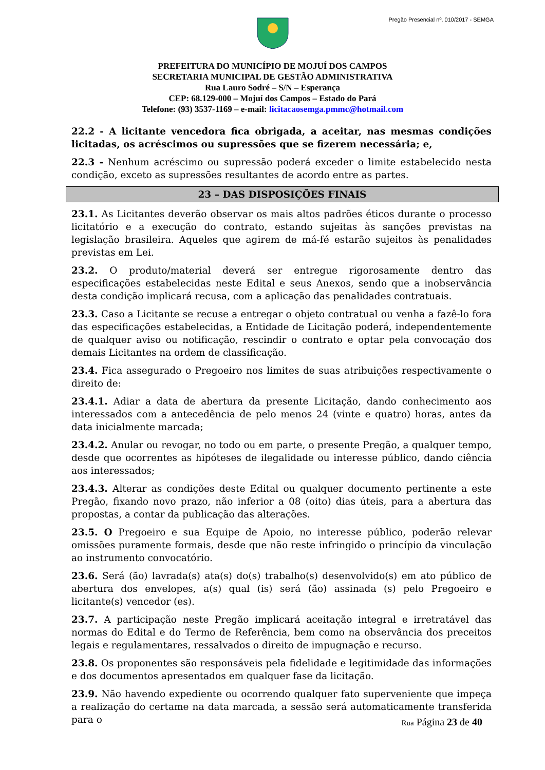Pregão Presencial nº. 010/2017 - SEMGA
PREFEITURA DO MUNICÍPIO DE MOJUÍ DOS CAMPOS
SECRETARIA MUNICIPAL DE GESTÃO ADMINISTRATIVA
Rua Lauro Sodré – S/N – Esperança
CEP: 68.129-000 – Mojuí dos Campos – Estado do Pará
Telefone: (93) 3537-1169 – e-mail: licitacaosemga.pmmc@hotmail.com
22.2 - A licitante vencedora fica obrigada, a aceitar, nas mesmas condições licitadas, os acréscimos ou supressões que se fizerem necessária; e,
22.3 - Nenhum acréscimo ou supressão poderá exceder o limite estabelecido nesta condição, exceto as supressões resultantes de acordo entre as partes.
23 – DAS DISPOSIÇÕES FINAIS
23.1. As Licitantes deverão observar os mais altos padrões éticos durante o processo licitatório e a execução do contrato, estando sujeitas às sanções previstas na legislação brasileira. Aqueles que agirem de má-fé estarão sujeitos às penalidades previstas em Lei.
23.2. O produto/material deverá ser entregue rigorosamente dentro das especificações estabelecidas neste Edital e seus Anexos, sendo que a inobservância desta condição implicará recusa, com a aplicação das penalidades contratuais.
23.3. Caso a Licitante se recuse a entregar o objeto contratual ou venha a fazê-lo fora das especificações estabelecidas, a Entidade de Licitação poderá, independentemente de qualquer aviso ou notificação, rescindir o contrato e optar pela convocação dos demais Licitantes na ordem de classificação.
23.4. Fica assegurado o Pregoeiro nos limites de suas atribuições respectivamente o direito de:
23.4.1. Adiar a data de abertura da presente Licitação, dando conhecimento aos interessados com a antecedência de pelo menos 24 (vinte e quatro) horas, antes da data inicialmente marcada;
23.4.2. Anular ou revogar, no todo ou em parte, o presente Pregão, a qualquer tempo, desde que ocorrentes as hipóteses de ilegalidade ou interesse público, dando ciência aos interessados;
23.4.3. Alterar as condições deste Edital ou qualquer documento pertinente a este Pregão, fixando novo prazo, não inferior a 08 (oito) dias úteis, para a abertura das propostas, a contar da publicação das alterações.
23.5. O Pregoeiro e sua Equipe de Apoio, no interesse público, poderão relevar omissões puramente formais, desde que não reste infringido o princípio da vinculação ao instrumento convocatório.
23.6. Será (ão) lavrada(s) ata(s) do(s) trabalho(s) desenvolvido(s) em ato público de abertura dos envelopes, a(s) qual (is) será (ão) assinada (s) pelo Pregoeiro e licitante(s) vencedor (es).
23.7. A participação neste Pregão implicará aceitação integral e irretratável das normas do Edital e do Termo de Referência, bem como na observância dos preceitos legais e regulamentares, ressalvados o direito de impugnação e recurso.
23.8. Os proponentes são responsáveis pela fidelidade e legitimidade das informações e dos documentos apresentados em qualquer fase da licitação.
23.9. Não havendo expediente ou ocorrendo qualquer fato superveniente que impeça a realização do certame na data marcada, a sessão será automaticamente transferida para o
Rua Página 23 de 40